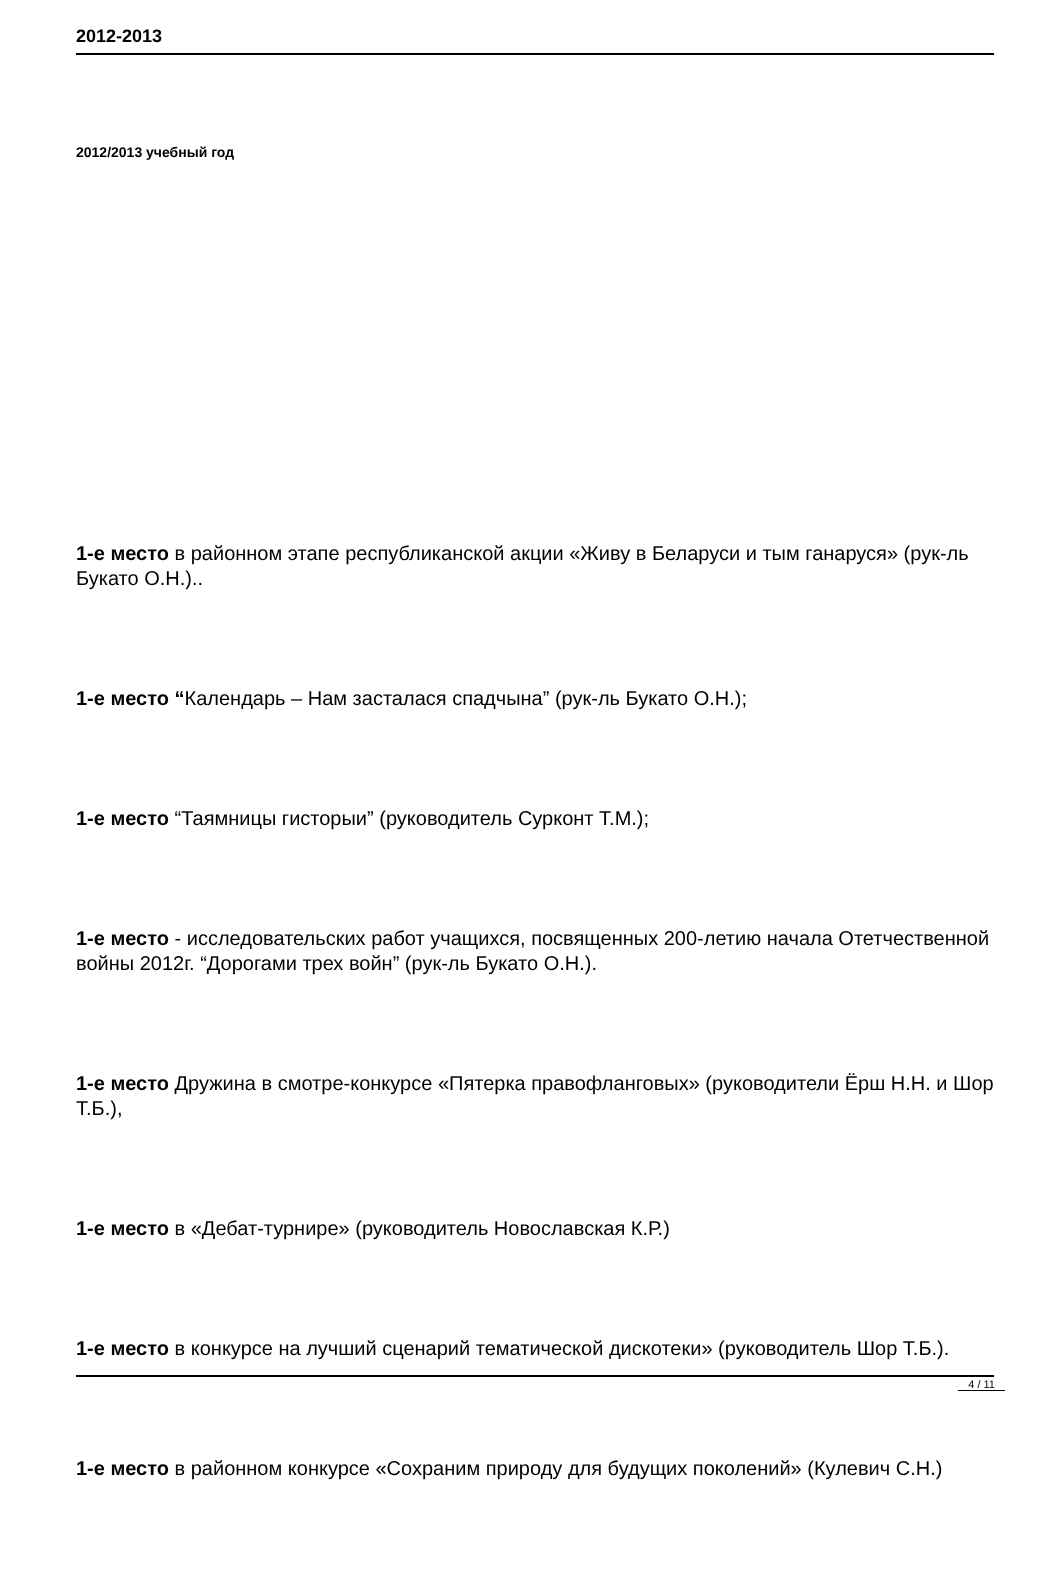2012-2013
2012/2013 учебный год
1-е место в районном этапе республиканской акции «Живу в Беларуси и тым ганаруся» (рук-ль Букато О.Н.)..
1-е место “Календарь – Нам засталася спадчына” (рук-ль Букато О.Н.);
1-е место “Таямницы гисторыи” (руководитель Сурконт Т.М.);
1-е место - исследовательских работ учащихся, посвященных 200-летию начала Отетчественной войны 2012г. “Дорогами трех войн” (рук-ль Букато О.Н.).
1-е место Дружина в смотре-конкурсе «Пятерка правофланговых» (руководители Ёрш Н.Н. и Шор Т.Б.),
1-е место в «Дебат-турнире» (руководитель Новославская К.Р.)
1-е место в конкурсе на лучший сценарий тематической дискотеки» (руководитель Шор Т.Б.).
1-е место в районном конкурсе «Сохраним природу для будущих поколений» (Кулевич С.Н.)
4 / 11